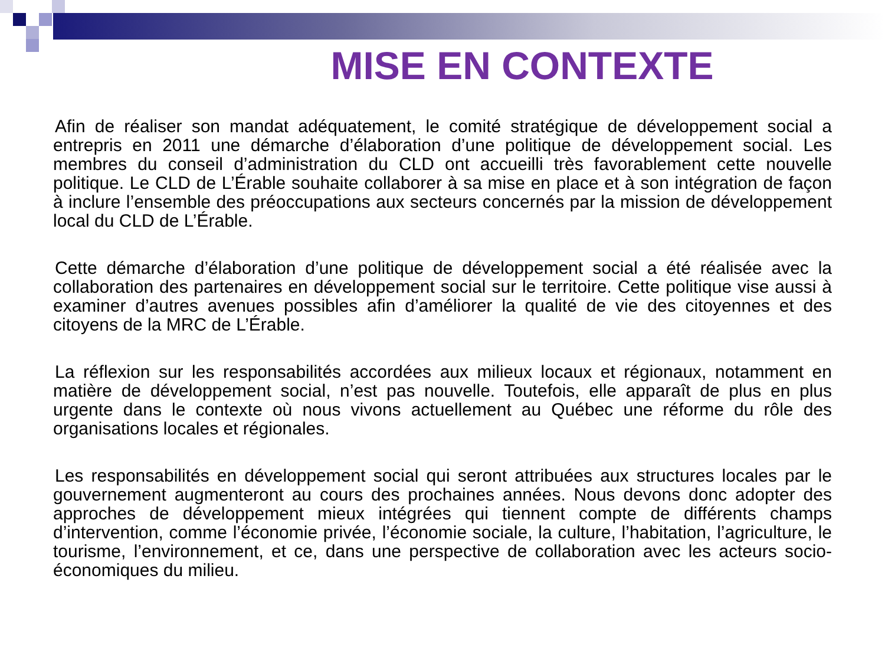MISE EN CONTEXTE
Afin de réaliser son mandat adéquatement, le comité stratégique de développement social a entrepris en 2011 une démarche d’élaboration d’une politique de développement social. Les membres du conseil d’administration du CLD ont accueilli très favorablement cette nouvelle politique. Le CLD de L’Érable souhaite collaborer à sa mise en place et à son intégration de façon à inclure l’ensemble des préoccupations aux secteurs concernés par la mission de développement local du CLD de L’Érable.
Cette démarche d’élaboration d’une politique de développement social a été réalisée avec la collaboration des partenaires en développement social sur le territoire. Cette politique vise aussi à examiner d’autres avenues possibles afin d’améliorer la qualité de vie des citoyennes et des citoyens de la MRC de L’Érable.
La réflexion sur les responsabilités accordées aux milieux locaux et régionaux, notamment en matière de développement social, n’est pas nouvelle. Toutefois, elle apparaît de plus en plus urgente dans le contexte où nous vivons actuellement au Québec une réforme du rôle des organisations locales et régionales.
Les responsabilités en développement social qui seront attribuées aux structures locales par le gouvernement augmenteront au cours des prochaines années. Nous devons donc adopter des approches de développement mieux intégrées qui tiennent compte de différents champs d’intervention, comme l’économie privée, l’économie sociale, la culture, l’habitation, l’agriculture, le tourisme, l’environnement, et ce, dans une perspective de collaboration avec les acteurs socio-économiques du milieu.